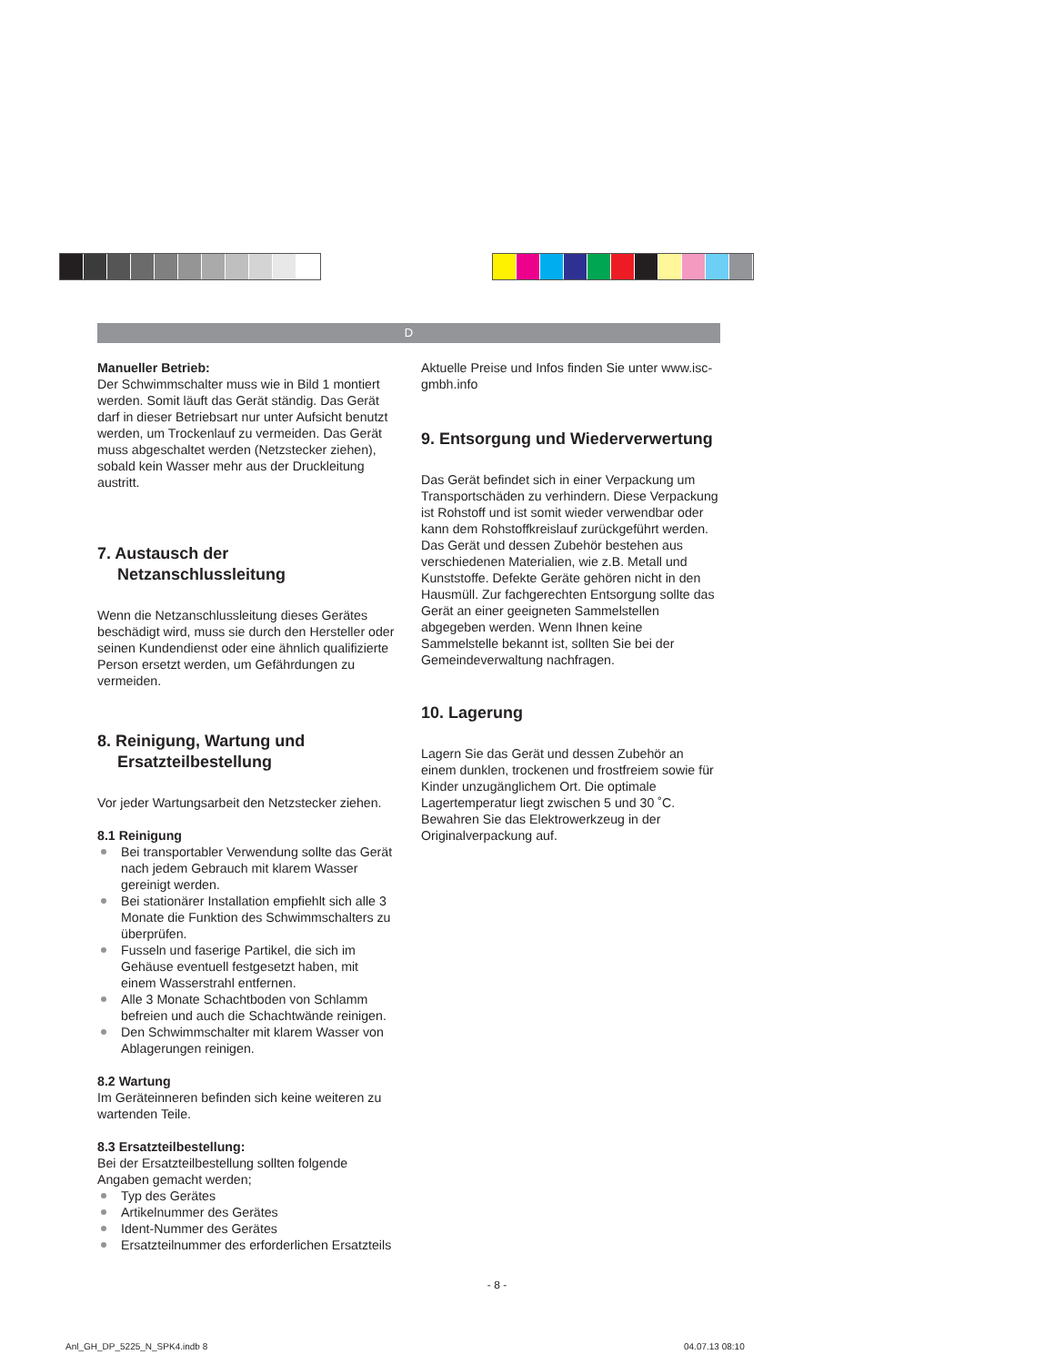D
Manueller Betrieb:
Der Schwimmschalter muss wie in Bild 1 montiert werden. Somit läuft das Gerät ständig. Das Gerät darf in dieser Betriebsart nur unter Aufsicht benutzt werden, um Trockenlauf zu vermeiden. Das Gerät muss abgeschaltet werden (Netzstecker ziehen), sobald kein Wasser mehr aus der Druckleitung austritt.
7. Austausch der Netzanschlussleitung
Wenn die Netzanschlussleitung dieses Gerätes beschädigt wird, muss sie durch den Hersteller oder seinen Kundendienst oder eine ähnlich qualifizierte Person ersetzt werden, um Gefährdungen zu vermeiden.
8. Reinigung, Wartung und Ersatzteilbestellung
Vor jeder Wartungsarbeit den Netzstecker ziehen.
8.1 Reinigung
Bei transportabler Verwendung sollte das Gerät nach jedem Gebrauch mit klarem Wasser gereinigt werden.
Bei stationärer Installation empfiehlt sich alle 3 Monate die Funktion des Schwimmschalters zu überprüfen.
Fusseln und faserige Partikel, die sich im Gehäuse eventuell festgesetzt haben, mit einem Wasserstrahl entfernen.
Alle 3 Monate Schachtboden von Schlamm befreien und auch die Schachtwände reinigen.
Den Schwimmschalter mit klarem Wasser von Ablagerungen reinigen.
8.2 Wartung
Im Geräteinneren befinden sich keine weiteren zu wartenden Teile.
8.3 Ersatzteilbestellung:
Bei der Ersatzteilbestellung sollten folgende Angaben gemacht werden;
Typ des Gerätes
Artikelnummer des Gerätes
Ident-Nummer des Gerätes
Ersatzteilnummer des erforderlichen Ersatzteils
Aktuelle Preise und Infos finden Sie unter www.isc-gmbh.info
9. Entsorgung und Wiederverwertung
Das Gerät befindet sich in einer Verpackung um Transportschäden zu verhindern. Diese Verpackung ist Rohstoff und ist somit wieder verwendbar oder kann dem Rohstoffkreislauf zurückgeführt werden. Das Gerät und dessen Zubehör bestehen aus verschiedenen Materialien, wie z.B. Metall und Kunststoffe. Defekte Geräte gehören nicht in den Hausmüll. Zur fachgerechten Entsorgung sollte das Gerät an einer geeigneten Sammelstellen abgegeben werden. Wenn Ihnen keine Sammelstelle bekannt ist, sollten Sie bei der Gemeindeverwaltung nachfragen.
10. Lagerung
Lagern Sie das Gerät und dessen Zubehör an einem dunklen, trockenen und frostfreiem sowie für Kinder unzugänglichem Ort. Die optimale Lagertemperatur liegt zwischen 5 und 30 ˚C. Bewahren Sie das Elektrowerkzeug in der Originalverpackung auf.
- 8 -
Anl_GH_DP_5225_N_SPK4.indb 8 04.07.13 08:10